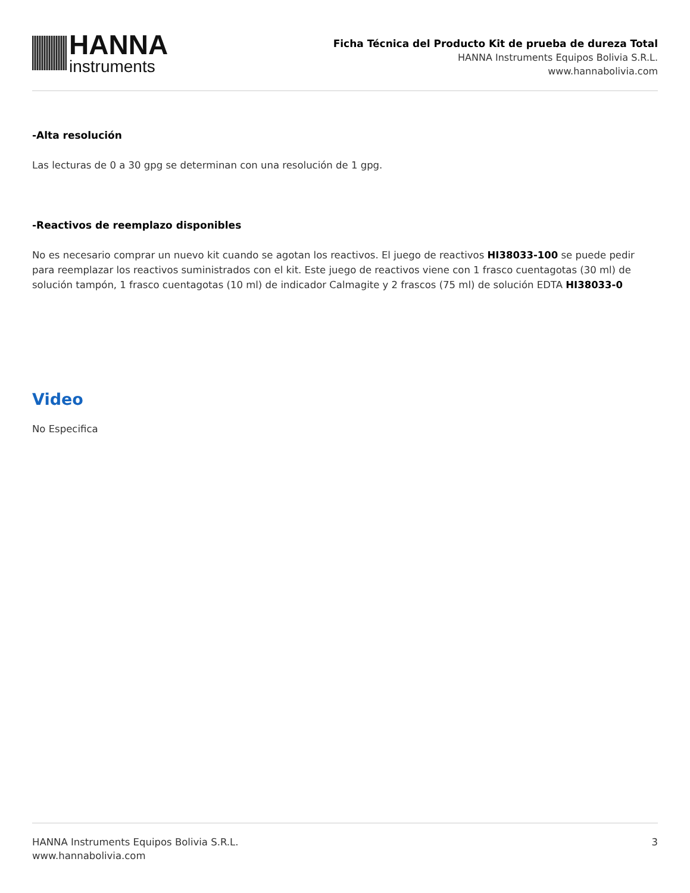HANNA
instruments
Ficha Técnica del Producto Kit de prueba de dureza Total
HANNA Instruments Equipos Bolivia S.R.L.
www.hannabolivia.com
-Alta resolución
Las lecturas de 0 a 30 gpg se determinan con una resolución de 1 gpg.
-Reactivos de reemplazo disponibles
No es necesario comprar un nuevo kit cuando se agotan los reactivos. El juego de reactivos HI38033-100 se puede pedir para reemplazar los reactivos suministrados con el kit. Este juego de reactivos viene con 1 frasco cuentagotas (30 ml) de solución tampón, 1 frasco cuentagotas (10 ml) de indicador Calmagite y 2 frascos (75 ml) de solución EDTA HI38033-0
Video
No Especifica
HANNA Instruments Equipos Bolivia S.R.L.
www.hannabolivia.com
3